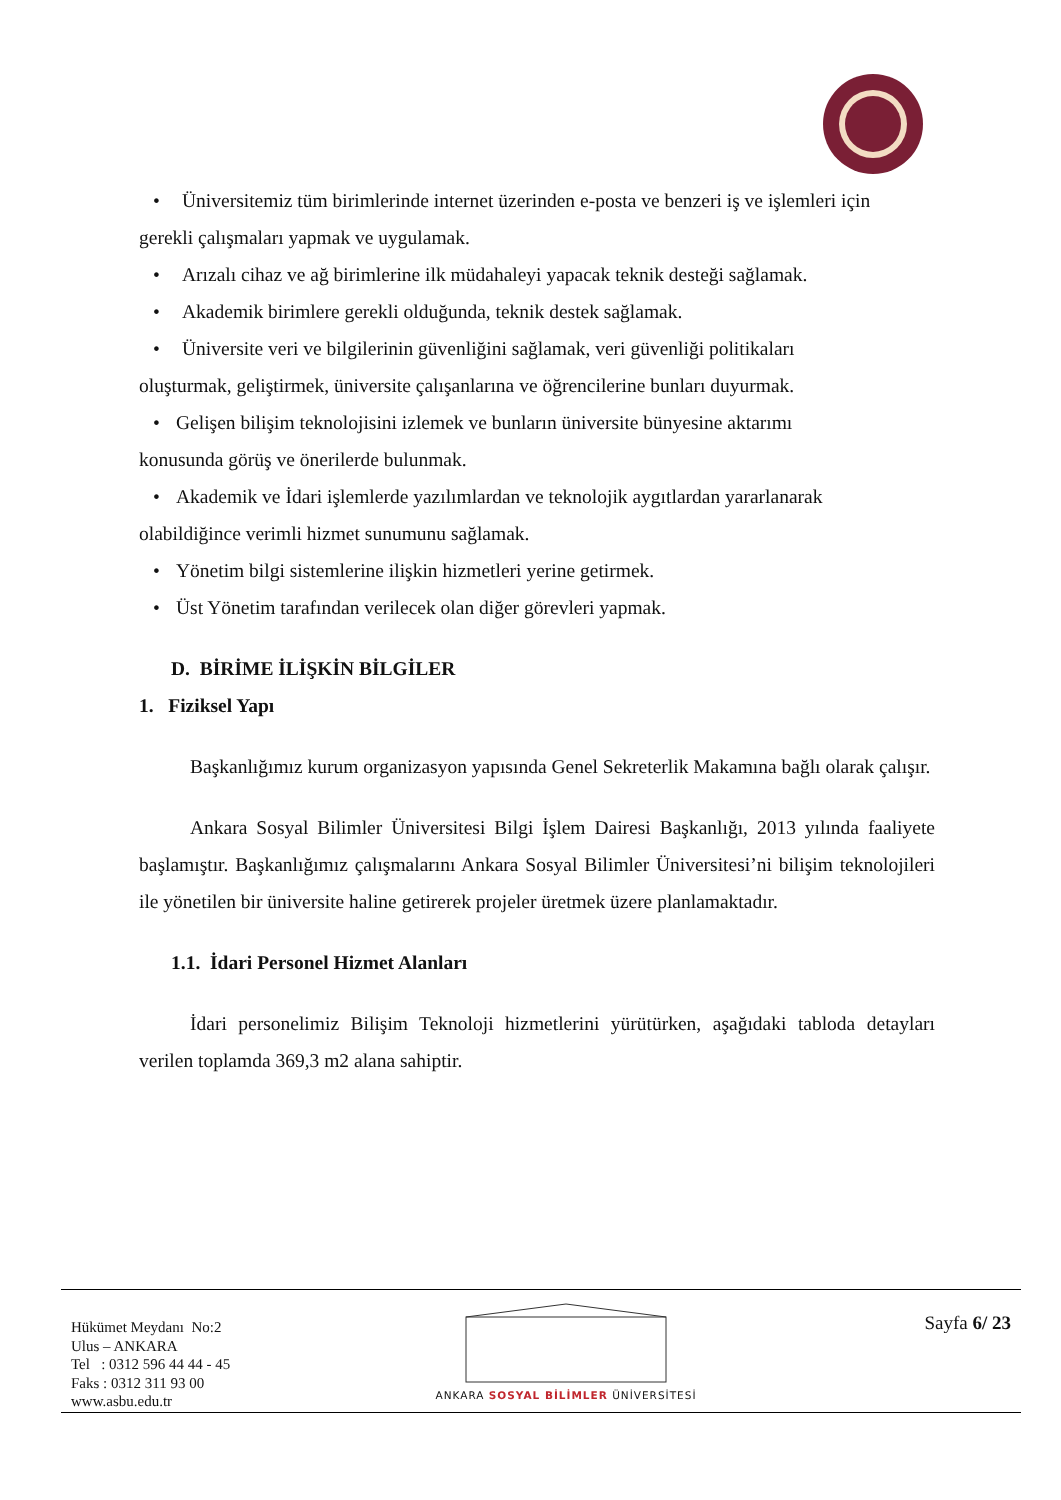• Üniversitemiz tüm birimlerinde internet üzerinden e-posta ve benzeri iş ve işlemleri için
gerekli çalışmaları yapmak ve uygulamak.
• Arızalı cihaz ve ağ birimlerine ilk müdahaleyi yapacak teknik desteği sağlamak.
• Akademik birimlere gerekli olduğunda, teknik destek sağlamak.
• Üniversite veri ve bilgilerinin güvenliğini sağlamak, veri güvenliği politikaları
oluşturmak, geliştirmek, üniversite çalışanlarına ve öğrencilerine bunları duyurmak.
• Gelişen bilişim teknolojisini izlemek ve bunların üniversite bünyesine aktarımı
konusunda görüş ve önerilerde bulunmak.
• Akademik ve İdari işlemlerde yazılımlardan ve teknolojik aygıtlardan yararlanarak
olabildiğince verimli hizmet sunumunu sağlamak.
• Yönetim bilgi sistemlerine ilişkin hizmetleri yerine getirmek.
• Üst Yönetim tarafından verilecek olan diğer görevleri yapmak.
D. BİRİME İLİŞKİN BİLGİLER
1. Fiziksel Yapı
Başkanlığımız kurum organizasyon yapısında Genel Sekreterlik Makamına bağlı olarak çalışır.
Ankara Sosyal Bilimler Üniversitesi Bilgi İşlem Dairesi Başkanlığı, 2013 yılında faaliyete başlamıştır. Başkanlığımız çalışmalarını Ankara Sosyal Bilimler Üniversitesi’ni bilişim teknolojileri ile yönetilen bir üniversite haline getirerek projeler üretmek üzere planlamaktadır.
1.1. İdari Personel Hizmet Alanları
İdari personelimiz Bilişim Teknoloji hizmetlerini yürütürken, aşağıdaki tabloda detayları verilen toplamda 369,3 m2 alana sahiptir.
Hükümet Meydanı No:2
Ulus – ANKARA
Tel : 0312 596 44 44 - 45
Faks : 0312 311 93 00
www.asbu.edu.tr
ANKARA SOSYAL BİLİMLER ÜNİVERSİTESİ
Sayfa 6/ 23